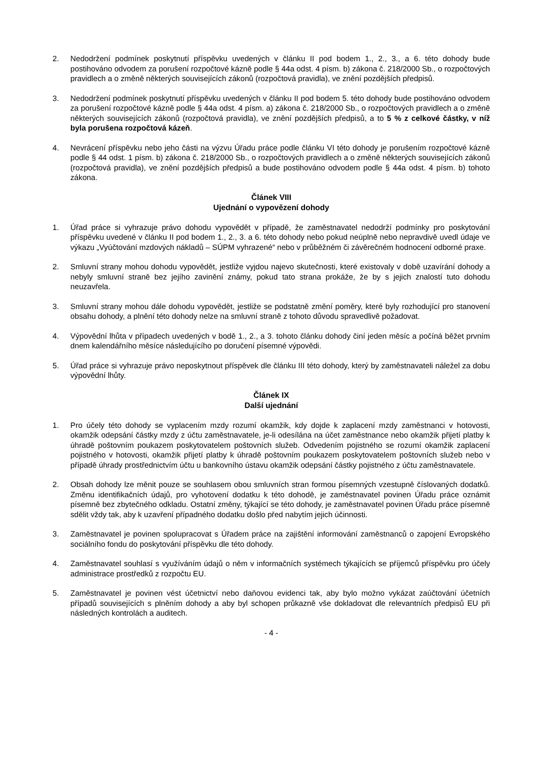2. Nedodržení podmínek poskytnutí příspěvku uvedených v článku II pod bodem 1., 2., 3., a 6. této dohody bude postihováno odvodem za porušení rozpočtové kázně podle § 44a odst. 4 písm. b) zákona č. 218/2000 Sb., o rozpočtových pravidlech a o změně některých souvisejících zákonů (rozpočtová pravidla), ve znění pozdějších předpisů.
3. Nedodržení podmínek poskytnutí příspěvku uvedených v článku II pod bodem 5. této dohody bude postihováno odvodem za porušení rozpočtové kázně podle § 44a odst. 4 písm. a) zákona č. 218/2000 Sb., o rozpočtových pravidlech a o změně některých souvisejících zákonů (rozpočtová pravidla), ve znění pozdějších předpisů, a to 5 % z celkové částky, v níž byla porušena rozpočtová kázeň.
4. Nevrácení příspěvku nebo jeho části na výzvu Úřadu práce podle článku VI této dohody je porušením rozpočtové kázně podle § 44 odst. 1 písm. b) zákona č. 218/2000 Sb., o rozpočtových pravidlech a o změně některých souvisejících zákonů (rozpočtová pravidla), ve znění pozdějších předpisů a bude postihováno odvodem podle § 44a odst. 4 písm. b) tohoto zákona.
Článek VIII
Ujednání o vypovězení dohody
1. Úřad práce si vyhrazuje právo dohodu vypovědět v případě, že zaměstnavatel nedodrží podmínky pro poskytování příspěvku uvedené v článku II pod bodem 1., 2., 3. a 6. této dohody nebo pokud neúplně nebo nepravdivě uvedl údaje ve výkazu „Vyúčtování mzdových nákladů – SÚPM vyhrazené“ nebo v průběžném či závěrečném hodnocení odborné praxe.
2. Smluvní strany mohou dohodu vypovědět, jestliže vyjdou najevo skutečnosti, které existovaly v době uzavírání dohody a nebyly smluvní straně bez jejího zavinění známy, pokud tato strana prokáže, že by s jejich znalostí tuto dohodu neuzavřela.
3. Smluvní strany mohou dále dohodu vypovědět, jestliže se podstatně změní poměry, které byly rozhodující pro stanovení obsahu dohody, a plnění této dohody nelze na smluvní straně z tohoto důvodu spravedlivě požadovat.
4. Výpovědní lhůta v případech uvedených v bodě 1., 2., a 3. tohoto článku dohody činí jeden měsíc a počíná běžet prvním dnem kalendářního měsíce následujícího po doručení písemné výpovědi.
5. Úřad práce si vyhrazuje právo neposkytnout příspěvek dle článku III této dohody, který by zaměstnavateli náležel za dobu výpovědní lhůty.
Článek IX
Další ujednání
1. Pro účely této dohody se vyplacením mzdy rozumí okamžik, kdy dojde k zaplacení mzdy zaměstnanci v hotovosti, okamžik odepsání částky mzdy z účtu zaměstnavatele, je-li odesílána na účet zaměstnance nebo okamžik přijetí platby k úhradě poštovním poukazem poskytovatelem poštovních služeb. Odvedením pojistného se rozumí okamžik zaplacení pojistného v hotovosti, okamžik přijetí platby k úhradě poštovním poukazem poskytovatelem poštovních služeb nebo v případě úhrady prostřednictvím účtu u bankovního ústavu okamžik odepsání částky pojistného z účtu zaměstnavatele.
2. Obsah dohody lze měnit pouze se souhlasem obou smluvních stran formou písemných vzestupně číslovaných dodatků. Změnu identifikačních údajů, pro vyhotovení dodatku k této dohodě, je zaměstnavatel povinen Úřadu práce oznámit písemně bez zbytečného odkladu. Ostatní změny, týkající se této dohody, je zaměstnavatel povinen Úřadu práce písemně sdělit vždy tak, aby k uzavření případného dodatku došlo před nabytím jejich účinnosti.
3. Zaměstnavatel je povinen spolupracovat s Úřadem práce na zajištění informování zaměstnanců o zapojení Evropského sociálního fondu do poskytování příspěvku dle této dohody.
4. Zaměstnavatel souhlasí s využíváním údajů o něm v informačních systémech týkajících se příjemců příspěvku pro účely administrace prostředků z rozpočtu EU.
5. Zaměstnavatel je povinen vést účetnictví nebo daňovou evidenci tak, aby bylo možno vykázat zaúčtování účetních případů souvisejících s plněním dohody a aby byl schopen průkazně vše dokladovat dle relevantních předpisů EU při následných kontrolách a auditech.
- 4 -